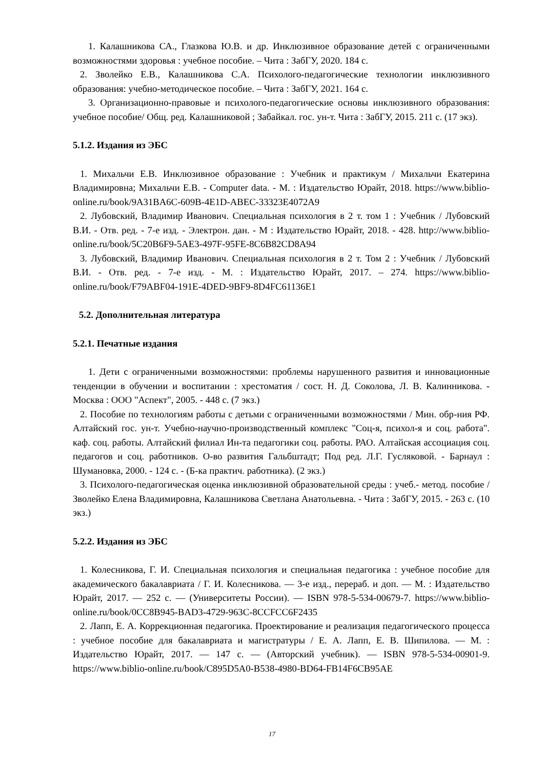1. Калашникова СА., Глазкова Ю.В. и др. Инклюзивное образование детей с ограниченными возможностями здоровья : учебное пособие. – Чита : ЗабГУ, 2020. 184 с.
2. Зволейко Е.В., Калашникова С.А. Психолого-педагогические технологии инклюзивного образования: учебно-методическое пособие. – Чита : ЗабГУ, 2021. 164 с.
3. Организационно-правовые и психолого-педагогические основы инклюзивного образования: учебное пособие/ Общ. ред. Калашниковой ; Забайкал. гос. ун-т. Чита : ЗабГУ, 2015. 211 с. (17 экз).
5.1.2. Издания из ЭБС
1. Михальчи Е.В. Инклюзивное образование : Учебник и практикум / Михальчи Екатерина Владимировна; Михальчи Е.В. - Computer data. - М. : Издательство Юрайт, 2018. https://www.biblio-online.ru/book/9A31BA6C-609B-4E1D-ABEC-33323E4072A9
2. Лубовский, Владимир Иванович. Специальная психология в 2 т. том 1 : Учебник / Лубовский В.И. - Отв. ред. - 7-е изд. - Электрон. дан. - М : Издательство Юрайт, 2018. - 428. http://www.biblio-online.ru/book/5C20B6F9-5AE3-497F-95FE-8C6B82CD8A94
3. Лубовский, Владимир Иванович. Специальная психология в 2 т. Том 2 : Учебник / Лубовский В.И. - Отв. ред. - 7-е изд. - М. : Издательство Юрайт, 2017. – 274. https://www.biblio-online.ru/book/F79ABF04-191E-4DED-9BF9-8D4FC61136E1
5.2. Дополнительная литература
5.2.1. Печатные издания
1. Дети с ограниченными возможностями: проблемы нарушенного развития и инновационные тенденции в обучении и воспитании : хрестоматия / сост. Н. Д. Соколова, Л. В. Калинникова. - Москва : ООО "Аспект", 2005. - 448 с. (7 экз.)
2. Пособие по технологиям работы с детьми с ограниченными возможностями / Мин. обр-ния РФ. Алтайский гос. ун-т. Учебно-научно-производственный комплекс "Соц-я, психол-я и соц. работа". каф. соц. работы. Алтайский филиал Ин-та педагогики соц. работы. РАО. Алтайская ассоциация соц. педагогов и соц. работников. О-во развития Гальбштадт; Под ред. Л.Г. Гусляковой. - Барнаул : Шумановка, 2000. - 124 с. - (Б-ка практич. работника). (2 экз.)
3. Психолого-педагогическая оценка инклюзивной образовательной среды : учеб.- метод. пособие / Зволейко Елена Владимировна, Калашникова Светлана Анатольевна. - Чита : ЗабГУ, 2015. - 263 с. (10 экз.)
5.2.2. Издания из ЭБС
1. Колесникова, Г. И. Специальная психология и специальная педагогика : учебное пособие для академического бакалавриата / Г. И. Колесникова. — 3-е изд., перераб. и доп. — М. : Издательство Юрайт, 2017. — 252 с. — (Университеты России). — ISBN 978-5-534-00679-7. https://www.biblio-online.ru/book/0CC8B945-BAD3-4729-963C-8CCFCC6F2435
2. Лапп, Е. А. Коррекционная педагогика. Проектирование и реализация педагогического процесса : учебное пособие для бакалавриата и магистратуры / Е. А. Лапп, Е. В. Шипилова. — М. : Издательство Юрайт, 2017. — 147 с. — (Авторский учебник). — ISBN 978-5-534-00901-9. https://www.biblio-online.ru/book/C895D5A0-B538-4980-BD64-FB14F6CB95AE
17